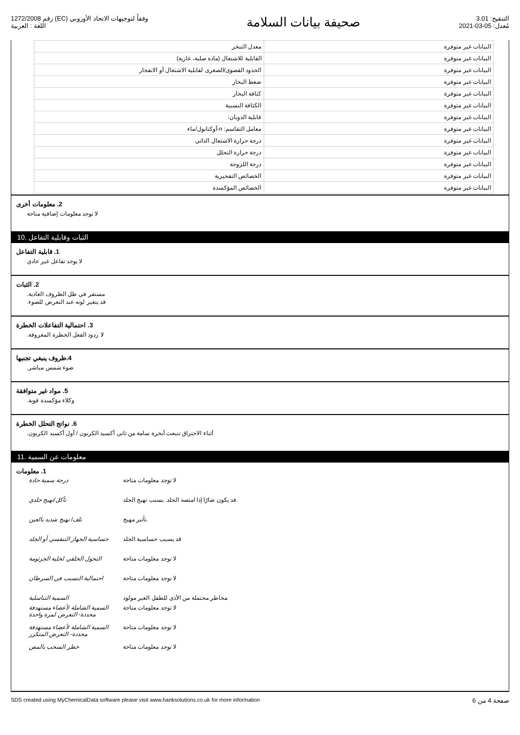رقم 1272/2008 (EC) وفقاً لتوجيهات الاتحاد الأوروبي
اللغة : العربية
صحيفة بيانات السلامة
التنقيح: 3.01
مُعدل: 05-03-2021
| البيانات غير متوفرة | معدل التبخر |
| البيانات غير متوفرة | القابلية للاشتعال (مادة صلبة، غازية) |
| البيانات غير متوفرة | الحدود القصوى/الصغرى لقابلية الاشتعال أو الانفجار |
| البيانات غير متوفرة | ضغط البخار |
| البيانات غير متوفرة | كثافة البخار |
| البيانات غير متوفرة | الكثافة النسبية |
| البيانات غير متوفرة | قابلية الذوبان: |
| البيانات غير متوفرة | معامل التقاسم: n-أوكتانول/ماء |
| البيانات غير متوفرة | درجة حرارة الاشتعال الذاتي |
| البيانات غير متوفرة | درجة حرارة التحلل |
| البيانات غير متوفرة | درجة اللزوجة |
| البيانات غير متوفرة | الخصائص التفجيرية |
| البيانات غير متوفرة | الخصائص المؤكسدة |
2. معلومات أخرى
لا توجد معلومات إضافية متاحة
10. الثبات وقابلية التفاعل
1. قابلية التفاعل
لا يوجد تفاعل غير عادي
2. الثبات
مستقر في ظل الظروف العادية.
قد يتغير لونه عند التعرض للضوء.
3. احتمالية التفاعلات الخطرة
لا ردود الفعل الخطرة المعروفة.
4.ظروف ينبغي تجنبها
ضوء شمس مباشر.
5. مواد غير متوافقة
وكلاء مؤكسدة قوية.
6. نواتج التحلل الخطرة
أثناء الاحتراق تنبعث أبخرة سامة من ثاني أكسيد الكربون / أول أكسيد الكربون.
11. معلومات عن السمية
1. معلومات
| درجة سمية حادة | لا توجد معلومات متاحة |
| تآكل/تهيج جلدي | قد يكون ضارًا إذا امتصه الجلد. يسبب تهيج الجلد. |
| تلف/ تهيج شديد بالعين | تأثير مهيج. |
| حساسية الجهاز التنفسي أو الجلد | قد يسبب حساسية الجلد |
| التحول الخلقي لخلية الجرثومة | لا توجد معلومات متاحة |
| احتمالية التسبب في السرطان | لا توجد معلومات متاحة |
| السمية التناسلية | مخاطر محتملة من الأذى للطفل الغير مولود |
| السمية الشاملة لأعضاء مستهدفة محددة- التعرض لمرة واحدة | لا توجد معلومات متاحة |
| السمية الشاملة لأعضاء مستهدفة محددة- التعرض المتكرر | لا توجد معلومات متاحة |
| خطر السحب بالمص | لا توجد معلومات متاحة |
SDS created using MyChemicalData software please visit www.hanksolutions.co.uk for more information صفحة 4 من 6